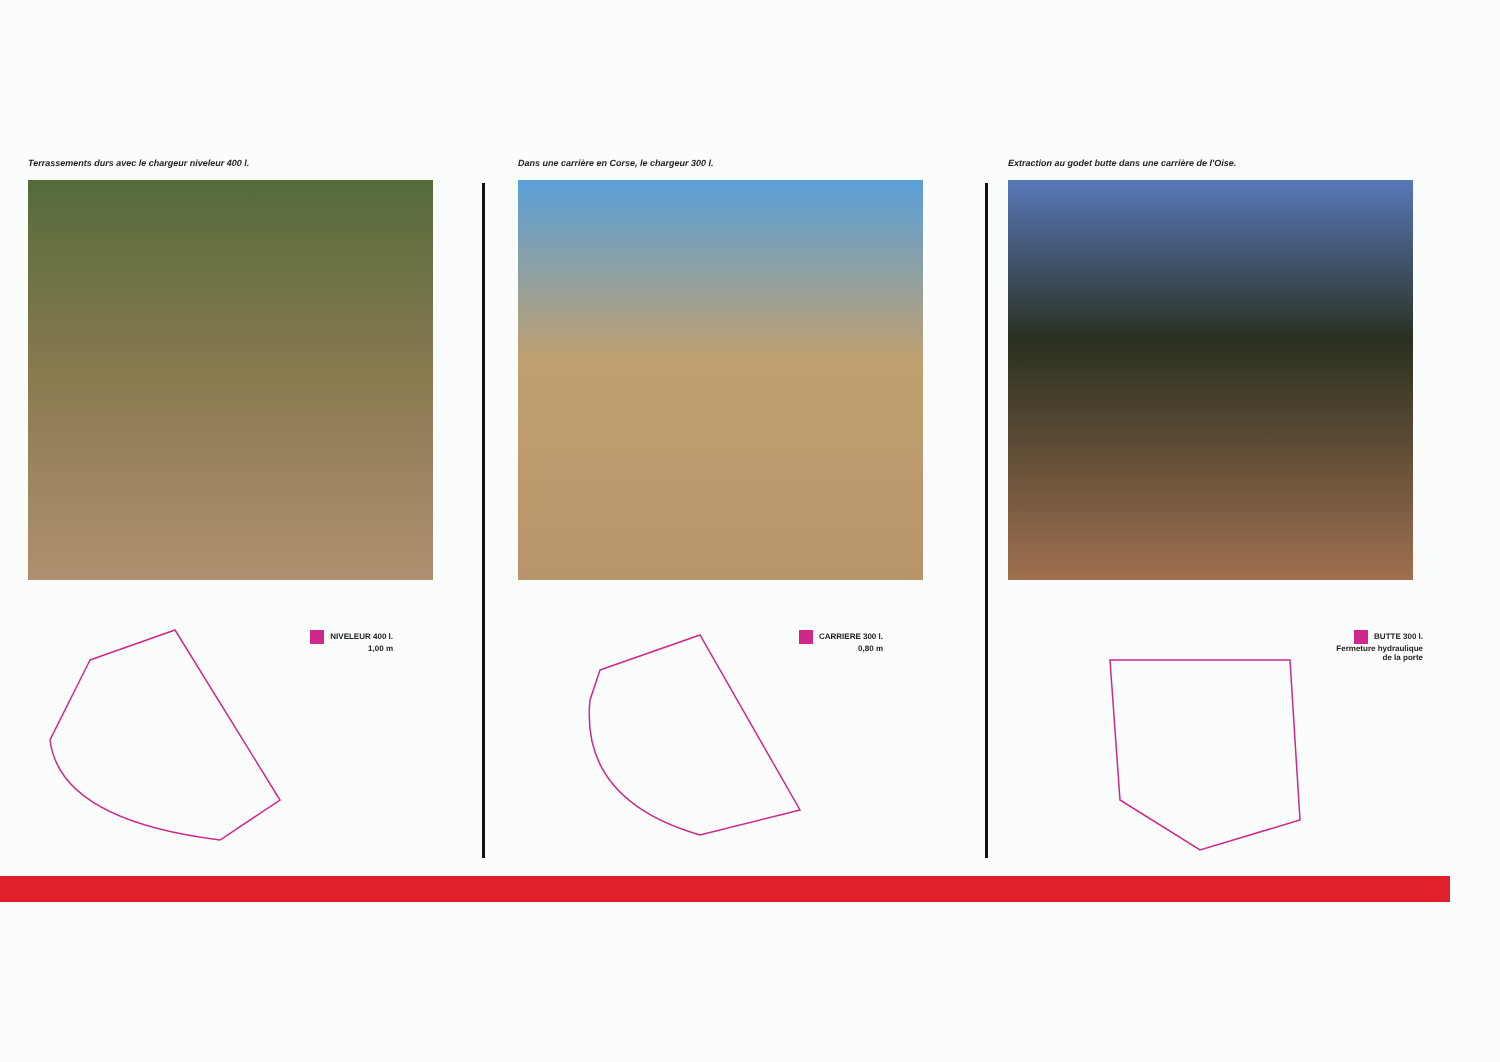Terrassements durs avec le chargeur niveleur 400 l.
NIVELEUR 400 l.
1,00 m
Dans une carrière en Corse, le chargeur 300 l.
CARRIERE 300 l.
0,80 m
Extraction au godet butte dans une carrière de l'Oise.
BUTTE 300 l.
Fermeture hydraulique
de la porte